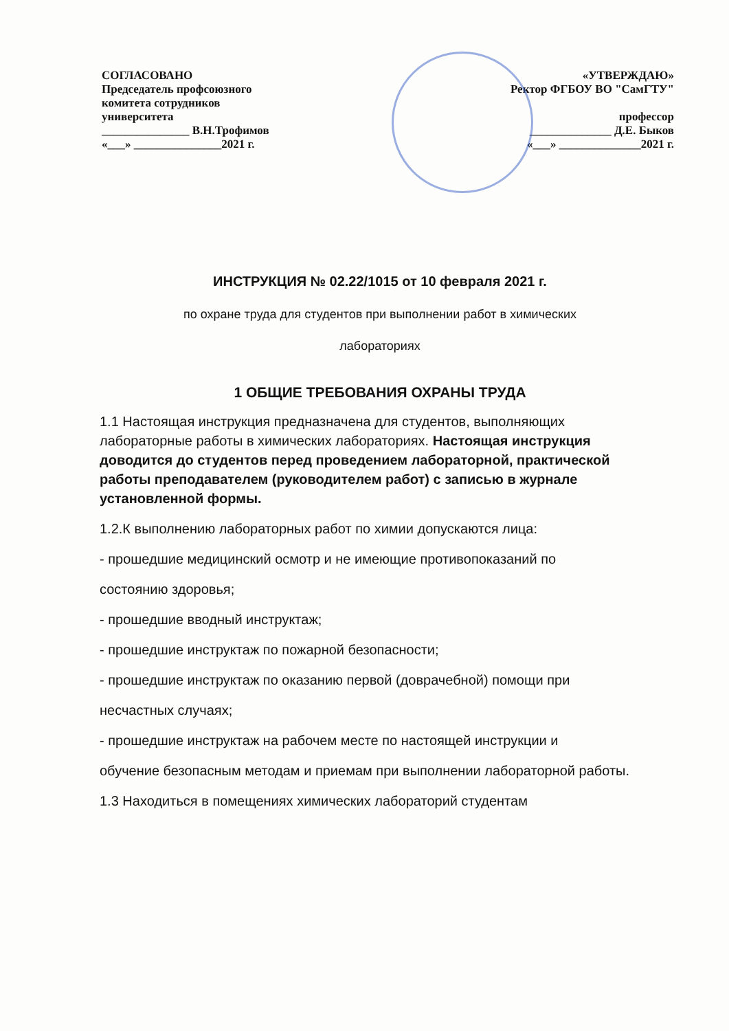СОГЛАСОВАНО
Председатель профсоюзного
комитета сотрудников
университета
_______________ В.Н.Трофимов
«___» _______________2021 г.
«УТВЕРЖДАЮ»
Ректор ФГБОУ ВО "СамГТУ"
профессор
______________ Д.Е. Быков
«___» ______________2021 г.
ИНСТРУКЦИЯ № 02.22/1015 от 10 февраля 2021 г.
по охране труда для студентов при выполнении работ в химических
лабораториях
1 ОБЩИЕ ТРЕБОВАНИЯ ОХРАНЫ ТРУДА
1.1 Настоящая инструкция предназначена для студентов, выполняющих лабораторные работы в химических лабораториях. Настоящая инструкция доводится до студентов перед проведением лабораторной, практической работы преподавателем (руководителем работ) с записью в журнале установленной формы.
1.2.К выполнению лабораторных работ по химии допускаются лица:
- прошедшие медицинский осмотр и не имеющие противопоказаний по
состоянию здоровья;
- прошедшие вводный инструктаж;
- прошедшие инструктаж по пожарной безопасности;
- прошедшие инструктаж по оказанию первой (доврачебной) помощи при
несчастных случаях;
- прошедшие инструктаж на рабочем месте по настоящей инструкции и
обучение безопасным методам и приемам при выполнении лабораторной работы.
1.3 Находиться в помещениях химических лабораторий студентам